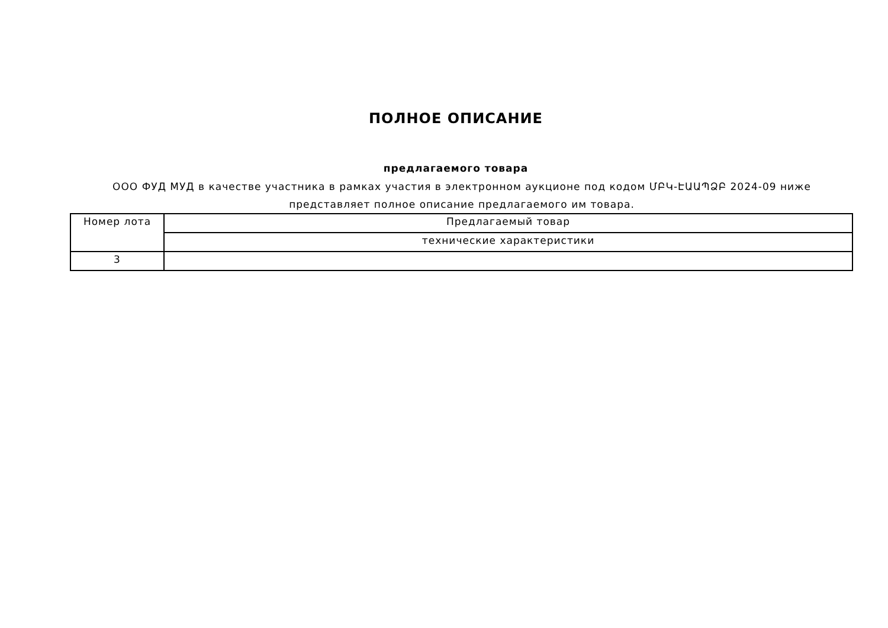ПОЛНОЕ ОПИСАНИЕ
предлагаемого товара
ООО ФУД МУД в качестве участника в рамках участия в электронном аукционе под кодом ՄԲԿ-ԷԱԱՊՁԲ 2024-09 ниже представляет полное описание предлагаемого им товара.
| Номер лота | Предлагаемый товар |
| --- | --- |
| | технические характеристики |
| 3 | |